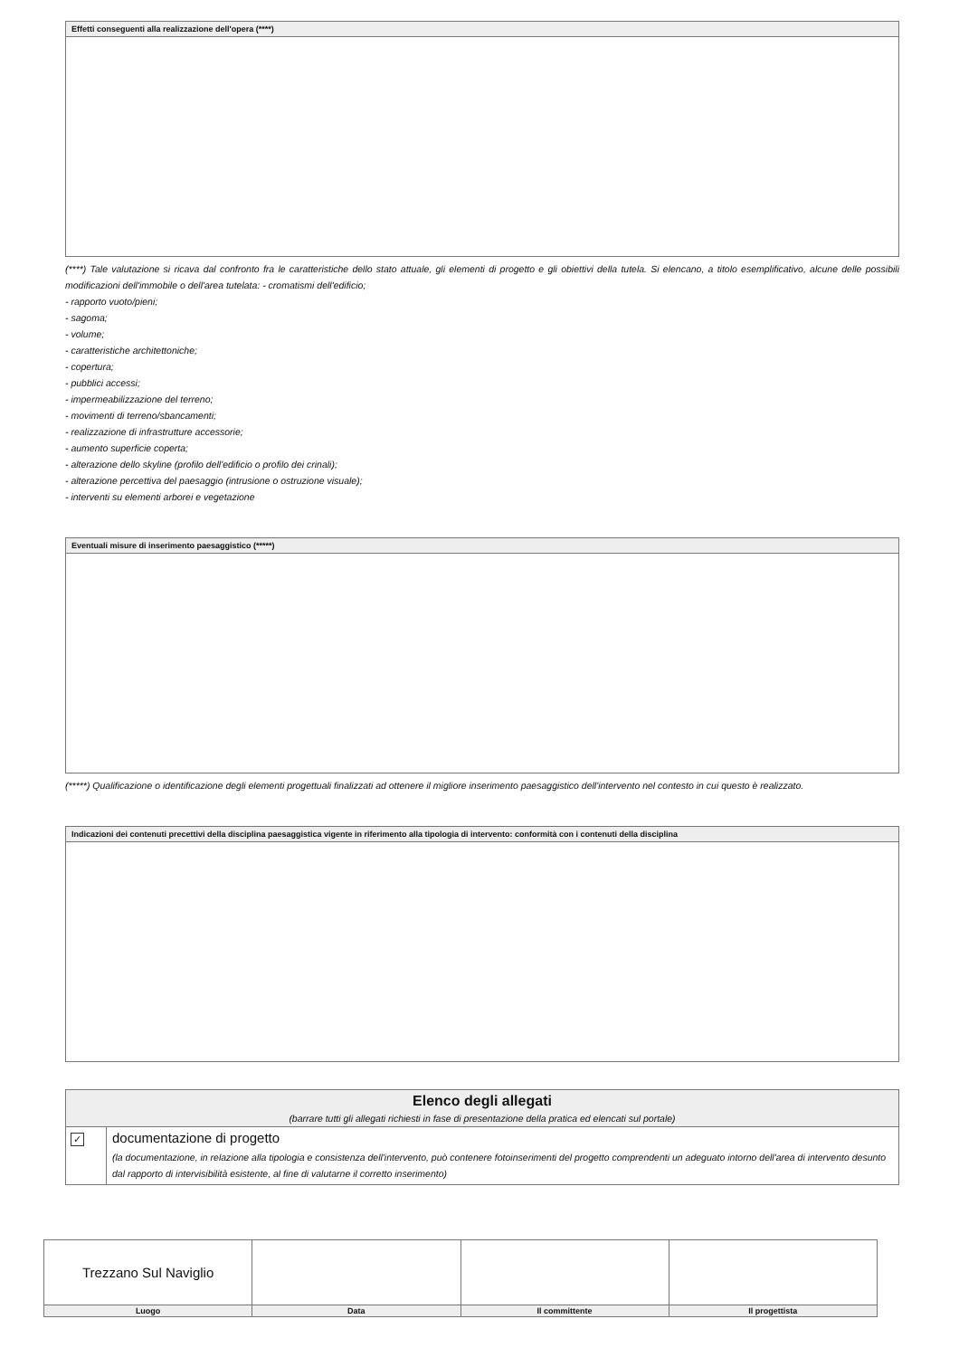Effetti conseguenti alla realizzazione dell'opera (****)
(****) Tale valutazione si ricava dal confronto fra le caratteristiche dello stato attuale, gli elementi di progetto e gli obiettivi della tutela. Si elencano, a titolo esemplificativo, alcune delle possibili modificazioni dell'immobile o dell'area tutelata: - cromatismi dell'edificio;
- rapporto vuoto/pieni;
- sagoma;
- volume;
- caratteristiche architettoniche;
- copertura;
- pubblici accessi;
- impermeabilizzazione del terreno;
- movimenti di terreno/sbancamenti;
- realizzazione di infrastrutture accessorie;
- aumento superficie coperta;
- alterazione dello skyline (profilo dell'edificio o profilo dei crinali);
- alterazione percettiva del paesaggio (intrusione o ostruzione visuale);
- interventi su elementi arborei e vegetazione
Eventuali misure di inserimento paesaggistico (*****)
(*****) Qualificazione o identificazione degli elementi progettuali finalizzati ad ottenere il migliore inserimento paesaggistico dell'intervento nel contesto in cui questo è realizzato.
Indicazioni dei contenuti precettivi della disciplina paesaggistica vigente in riferimento alla tipologia di intervento: conformità con i contenuti della disciplina
| Elenco degli allegati (barrare tutti gli allegati richiesti in fase di presentazione della pratica ed elencati sul portale) | |
| ✓ | documentazione di progetto (la documentazione, in relazione alla tipologia e consistenza dell'intervento, può contenere fotoinserimenti del progetto comprendenti un adeguato intorno dell'area di intervento desunto dal rapporto di intervisibilità esistente, al fine di valutarne il corretto inserimento) |
| Trezzano Sul Naviglio | | | |
| Luogo | Data | Il committente | Il progettista |